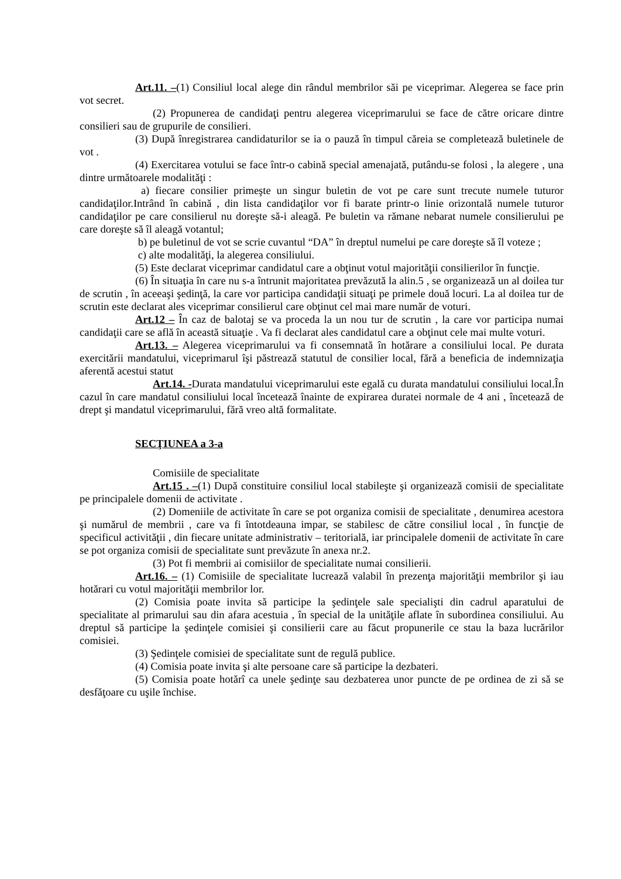Art.11. –(1) Consiliul local alege din rândul membrilor săi pe viceprimar. Alegerea se face prin vot secret.
(2) Propunerea de candidaţi pentru alegerea viceprimarului se face de către oricare dintre consilieri sau de grupurile de consilieri.
(3) După înregistrarea candidaturilor se ia o pauză în timpul căreia se completează buletinele de vot .
(4) Exercitarea votului se face într-o cabină special amenajată, putându-se folosi , la alegere , una dintre următoarele modalităţi :
a) fiecare consilier primeşte un singur buletin de vot pe care sunt trecute numele tuturor candidaţilor.Intrând în cabină , din lista candidaţilor vor fi barate printr-o linie orizontală numele tuturor candidaţilor pe care consilierul nu doreşte să-i aleagă. Pe buletin va rămane nebarat numele consilierului pe care doreşte să îl aleagă votantul;
b) pe buletinul de vot se scrie cuvantul “DA” în dreptul numelui pe care doreşte să îl voteze ;
c) alte modalităţi, la alegerea consiliului.
(5) Este declarat viceprimar candidatul care a obţinut votul majorităţii consilierilor în funcţie.
(6) În situaţia în care nu s-a întrunit majoritatea prevăzută la alin.5 , se organizează un al doilea tur de scrutin , în aceeaşi şedinţă, la care vor participa candidaţii situaţi pe primele două locuri. La al doilea tur de scrutin este declarat ales viceprimar consilierul care obţinut cel mai mare număr de voturi.
Art.12 – În caz de balotaj se va proceda la un nou tur de scrutin , la care vor participa numai candidaţii care se află în această situaţie . Va fi declarat ales candidatul care a obţinut cele mai multe voturi.
Art.13. – Alegerea viceprimarului va fi consemnată în hotărare a consiliului local. Pe durata exercitării mandatului, viceprimarul îşi păstrează statutul de consilier local, fără a beneficia de indemnizaţia aferentă acestui statut
Art.14. -Durata mandatului viceprimarului este egală cu durata mandatului consiliului local.În cazul în care mandatul consiliului local încetează înainte de expirarea duratei normale de 4 ani , încetează de drept şi mandatul viceprimarului, fără vreo altă formalitate.
SECŢIUNEA a 3-a
Comisiile de specialitate
Art.15 . –(1) După constituire consiliul local stabileşte şi organizează comisii de specialitate pe principalele domenii de activitate .
(2) Domeniile de activitate în care se pot organiza comisii de specialitate , denumirea acestora şi numărul de membrii , care va fi întotdeauna impar, se stabilesc de către consiliul local , în funcţie de specificul activităţii , din fiecare unitate administrativ – teritorială, iar principalele domenii de activitate în care se pot organiza comisii de specialitate sunt prevăzute în anexa nr.2.
(3) Pot fi membrii ai comisiilor de specialitate numai consilierii.
Art.16. – (1) Comisiile de specialitate lucrează valabil în prezenţa majorităţii membrilor şi iau hotărari cu votul majorităţii membrilor lor.
(2) Comisia poate invita să participe la şedinţele sale specialişti din cadrul aparatului de specialitate al primarului sau din afara acestuia , în special de la unităţile aflate în subordinea consiliului. Au dreptul să participe la şedinţele comisiei şi consilierii care au făcut propunerile ce stau la baza lucrărilor comisiei.
(3) Şedinţele comisiei de specialitate sunt de regulă publice.
(4) Comisia poate invita şi alte persoane care să participe la dezbateri.
(5) Comisia poate hotărî ca unele şedinţe sau dezbaterea unor puncte de pe ordinea de zi să se desfăţoare cu uşile închise.